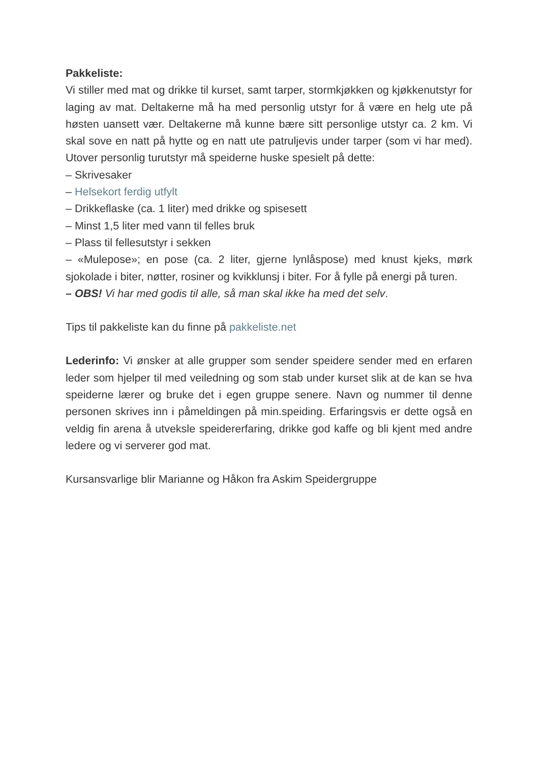Pakkeliste:
Vi stiller med mat og drikke til kurset, samt tarper, stormkjøkken og kjøkkenutstyr for laging av mat. Deltakerne må ha med personlig utstyr for å være en helg ute på høsten uansett vær. Deltakerne må kunne bære sitt personlige utstyr ca. 2 km. Vi skal sove en natt på hytte og en natt ute patruljevis under tarper (som vi har med). Utover personlig turutstyr må speiderne huske spesielt på dette:
– Skrivesaker
– Helsekort ferdig utfylt
– Drikkeflaske (ca. 1 liter) med drikke og spisesett
– Minst 1,5 liter med vann til felles bruk
– Plass til fellesutstyr i sekken
– «Mulepose»; en pose (ca. 2 liter, gjerne lynlåspose) med knust kjeks, mørk sjokolade i biter, nøtter, rosiner og kvikklunsj i biter. For å fylle på energi på turen.
– OBS! Vi har med godis til alle, så man skal ikke ha med det selv.
Tips til pakkeliste kan du finne på pakkeliste.net
Lederinfo: Vi ønsker at alle grupper som sender speidere sender med en erfaren leder som hjelper til med veiledning og som stab under kurset slik at de kan se hva speiderne lærer og bruke det i egen gruppe senere. Navn og nummer til denne personen skrives inn i påmeldingen på min.speiding. Erfaringsvis er dette også en veldig fin arena å utveksle speidererfaring, drikke god kaffe og bli kjent med andre ledere og vi serverer god mat.
Kursansvarlige blir Marianne og Håkon fra Askim Speidergruppe